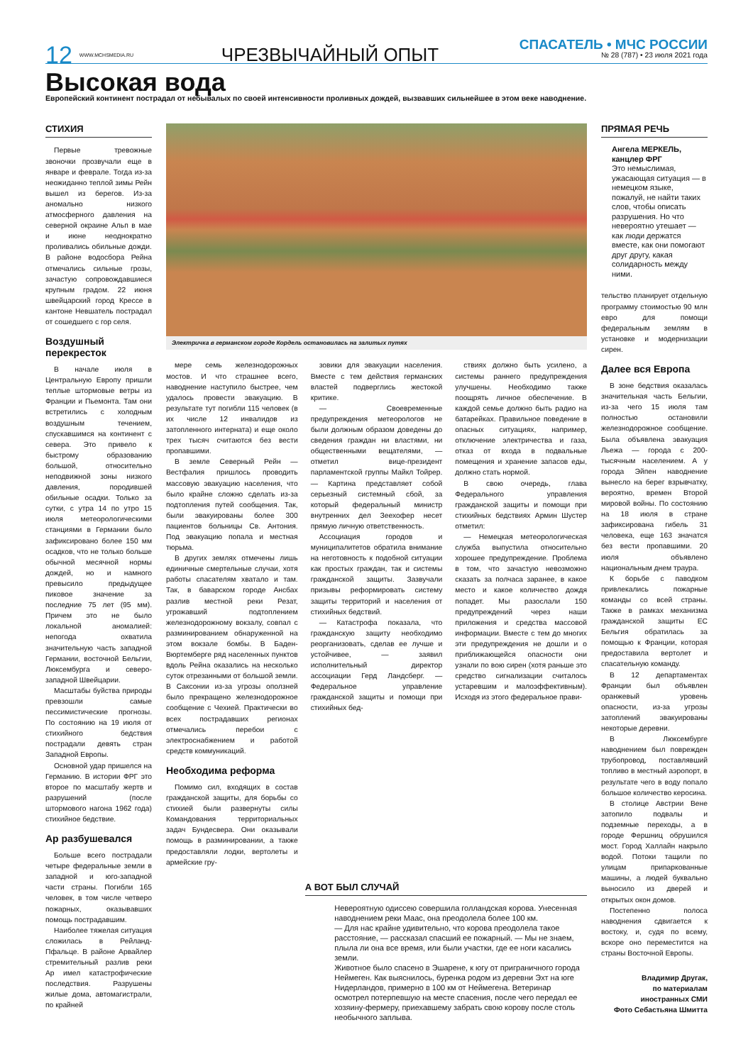12 WWW.MCHSMEDIA.RU ЧРЕЗВЫЧАЙНЫЙ ОПЫТ
СПАСАТЕЛЬ • МЧС РОССИИ
№ 28 (787) • 23 июля 2021 года
Высокая вода
Европейский континент пострадал от небывалых по своей интенсивности проливных дождей, вызвавших сильнейшее в этом веке наводнение.
СТИХИЯ
Первые тревожные звоночки прозвучали еще в январе и феврале. Тогда из-за неожиданно теплой зимы Рейн вышел из берегов. Из-за аномально низкого атмосферного давления на северной окраине Альп в мае и июне неоднократно проливались обильные дожди. В районе водосбора Рейна отмечались сильные грозы, зачастую сопровождавшиеся крупным градом. 22 июня швейцарский город Крессе в кантоне Невшатель пострадал от сошедшего с гор селя.
Воздушный перекресток
В начале июля в Центральную Европу пришли теплые штормовые ветры из Франции и Пьемонта. Там они встретились с холодным воздушным течением, спускавшимся на континент с севера. Это привело к быстрому образованию большой, относительно неподвижной зоны низкого давления, породившей обильные осадки. Только за сутки, с утра 14 по утро 15 июля метеорологическими станциями в Германии было зафиксировано более 150 мм осадков, что не только больше обычной месячной нормы дождей, но и намного превысило предыдущее пиковое значение за последние 75 лет (95 мм). Причем это не было локальной аномалией: непогода охватила значительную часть западной Германии, восточной Бельгии, Люксембурга и северо-западной Швейцарии.
Масштабы буйства природы превзошли самые пессимистические прогнозы. По состоянию на 19 июля от стихийного бедствия пострадали девять стран Западной Европы.
Основной удар пришелся на Германию. В истории ФРГ это второе по масштабу жертв и разрушений (после штормового нагона 1962 года) стихийное бедствие.
Ар разбушевался
Больше всего пострадали четыре федеральные земли в западной и юго-западной части страны. Погибли 165 человек, в том числе четверо пожарных, оказывавших помощь пострадавшим.
Наиболее тяжелая ситуация сложилась в Рейланд-Пфальце. В районе Арвайлер стремительный разлив реки Ар имел катастрофические последствия. Разрушены жилые дома, автомагистрали, по крайней
Электричка в германском городе Кордель остановилась на залитых путях
мере семь железнодорожных мостов. И что страшнее всего, наводнение наступило быстрее, чем удалось провести эвакуацию. В результате тут погибли 115 человек (в их числе 12 инвалидов из затопленного интерната) и еще около трех тысяч считаются без вести пропавшими.
В земле Северный Рейн — Вестфалия пришлось проводить массовую эвакуацию населения, что было крайне сложно сделать из-за подтопления путей сообщения. Так, были эвакуированы более 300 пациентов больницы Св. Антония. Под эвакуацию попала и местная тюрьма.
В других землях отмечены лишь единичные смертельные случаи, хотя работы спасателям хватало и там. Так, в баварском городе Ансбах разлив местной реки Резат, угрожавший подтоплением железнодорожному вокзалу, совпал с разминированием обнаруженной на этом вокзале бомбы. В Баден-Вюртемберге ряд населенных пунктов вдоль Рейна оказались на несколько суток отрезанными от большой земли. В Саксонии из-за угрозы оползней было прекращено железнодорожное сообщение с Чехией. Практически во всех пострадавших регионах отмечались перебои с электроснабжением и работой средств коммуникаций.
Необходима реформа
Помимо сил, входящих в состав гражданской защиты, для борьбы со стихией были развернуты силы Командования территориальных задач Бундесвера. Они оказывали помощь в разминировании, а также предоставляли лодки, вертолеты и армейские гру-
зовики для эвакуации населения. Вместе с тем действия германских властей подверглись жестокой критике.
— Своевременные предупреждения метеорологов не были должным образом доведены до сведения граждан ни властями, ни общественными вещателями, — отметил вице-президент парламентской группы Майкл Тойрер. — Картина представляет собой серьезный системный сбой, за который федеральный министр внутренних дел Зеехофер несет прямую личную ответственность.
Ассоциация городов и муниципалитетов обратила внимание на неготовность к подобной ситуации как простых граждан, так и системы гражданской защиты. Зазвучали призывы реформировать систему защиты территорий и населения от стихийных бедствий.
— Катастрофа показала, что гражданскую защиту необходимо реорганизовать, сделав ее лучше и устойчивее, — заявил исполнительный директор ассоциации Герд Ландсберг. — Федеральное управление гражданской защиты и помощи при стихийных бед-
ствиях должно быть усилено, а системы раннего предупреждения улучшены. Необходимо также поощрять личное обеспечение. В каждой семье должно быть радио на батарейках. Правильное поведение в опасных ситуациях, например, отключение электричества и газа, отказ от входа в подвальные помещения и хранение запасов еды, должно стать нормой.
В свою очередь, глава Федерального управления гражданской защиты и помощи при стихийных бедствиях Армин Шустер отметил:
— Немецкая метеорологическая служба выпустила относительно хорошее предупреждение. Проблема в том, что зачастую невозможно сказать за полчаса заранее, в какое место и какое количество дождя попадет. Мы разослали 150 предупреждений через наши приложения и средства массовой информации. Вместе с тем до многих эти предупреждения не дошли и о приближающейся опасности они узнали по вою сирен (хотя раньше это средство сигнализации считалось устаревшим и малоэффективным). Исходя из этого федеральное прави-
А ВОТ БЫЛ СЛУЧАЙ
Невероятную одиссею совершила голландская корова. Унесенная наводнением реки Маас, она преодолела более 100 км.
— Для нас крайне удивительно, что корова преодолела такое расстояние, — рассказал спасший ее пожарный. — Мы не знаем, плыла ли она все время, или были участки, где ее ноги касались земли.
Животное было спасено в Эшарене, к югу от приграничного города Неймеген. Как выяснилось, буренка родом из деревни Эхт на юге Нидерландов, примерно в 100 км от Неймегена. Ветеринар осмотрел потерпевшую на месте спасения, после чего передал ее хозяину-фермеру, приехавшему забрать свою корову после столь необычного заплыва.
ПРЯМАЯ РЕЧЬ
Ангела МЕРКЕЛЬ, канцлер ФРГ
Это немыслимая, ужасающая ситуация — в немецком языке, пожалуй, не найти таких слов, чтобы описать разрушения. Но что невероятно утешает — как люди держатся вместе, как они помогают друг другу, какая солидарность между ними.
тельство планирует отдельную программу стоимостью 90 млн евро для помощи федеральным землям в установке и модернизации сирен.
Далее вся Европа
В зоне бедствия оказалась значительная часть Бельгии, из-за чего 15 июля там полностью остановили железнодорожное сообщение. Была объявлена эвакуация Льежа — города с 200-тысячным населением. А у города Эйпен наводнение вынесло на берег взрывчатку, вероятно, времен Второй мировой войны. По состоянию на 18 июля в стране зафиксирована гибель 31 человека, еще 163 значатся без вести пропавшими. 20 июля объявлено национальным днем траура.
К борьбе с паводком привлекались пожарные команды со всей страны. Также в рамках механизма гражданской защиты ЕС Бельгия обратилась за помощью к Франции, которая предоставила вертолет и спасательную команду.
В 12 департаментах Франции был объявлен оранжевый уровень опасности, из-за угрозы затоплений эвакуированы некоторые деревни.
В Люксембурге наводнением был поврежден трубопровод, поставлявший топливо в местный аэропорт, в результате чего в воду попало большое количество керосина.
В столице Австрии Вене затопило подвалы и подземные переходы, а в городе Фершниц обрушился мост. Город Халлайн накрыло водой. Потоки тащили по улицам припаркованные машины, а людей буквально выносило из дверей и открытых окон домов.
Постепенно полоса наводнения сдвигается к востоку, и, судя по всему, вскоре оно переместится на страны Восточной Европы.
Владимир Другак,
по материалам
иностранных СМИ
Фото Себастьяна Шмитта